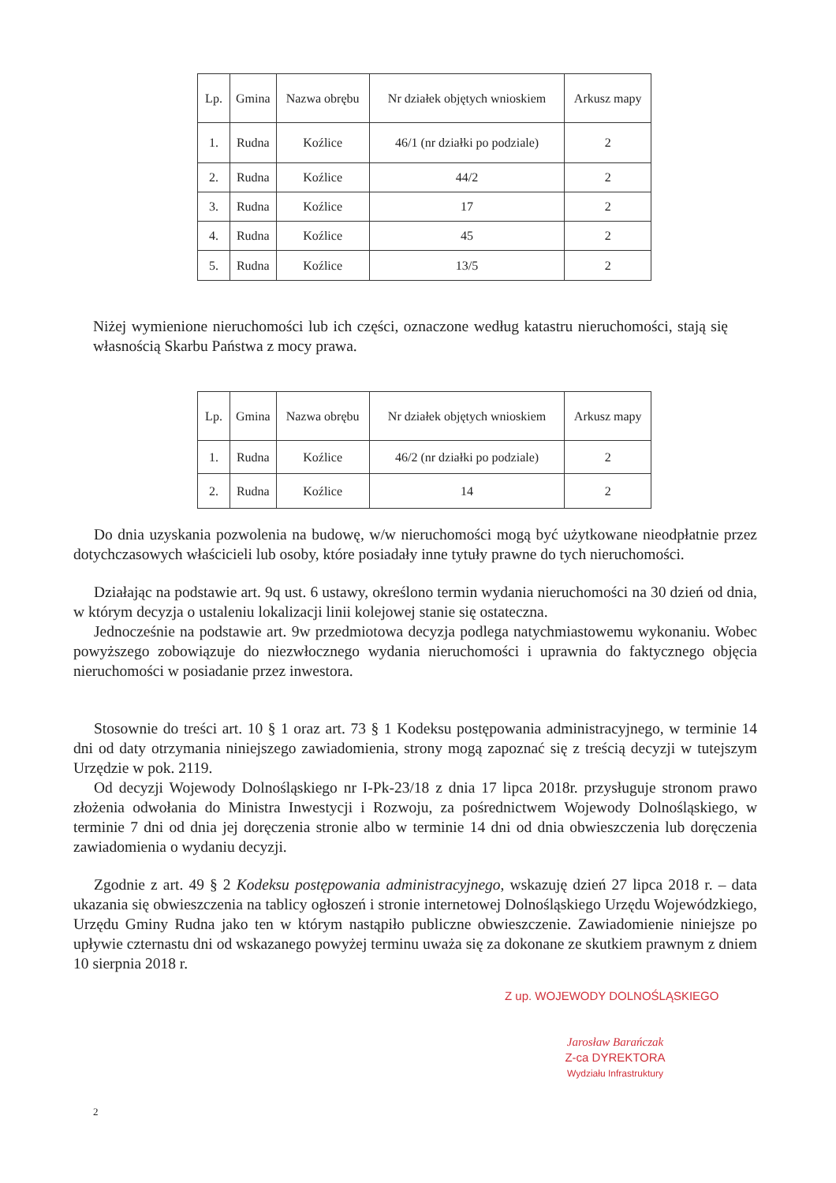| Lp. | Gmina | Nazwa obrębu | Nr działek objętych wnioskiem | Arkusz mapy |
| --- | --- | --- | --- | --- |
| 1. | Rudna | Koźlice | 46/1 (nr działki po podziale) | 2 |
| 2. | Rudna | Koźlice | 44/2 | 2 |
| 3. | Rudna | Koźlice | 17 | 2 |
| 4. | Rudna | Koźlice | 45 | 2 |
| 5. | Rudna | Koźlice | 13/5 | 2 |
Niżej wymienione nieruchomości lub ich części, oznaczone według katastru nieruchomości, stają się własnością Skarbu Państwa z mocy prawa.
| Lp. | Gmina | Nazwa obrębu | Nr działek objętych wnioskiem | Arkusz mapy |
| --- | --- | --- | --- | --- |
| 1. | Rudna | Koźlice | 46/2 (nr działki po podziale) | 2 |
| 2. | Rudna | Koźlice | 14 | 2 |
Do dnia uzyskania pozwolenia na budowę, w/w nieruchomości mogą być użytkowane nieodpłatnie przez dotychczasowych właścicieli lub osoby, które posiadały inne tytuły prawne do tych nieruchomości.
Działając na podstawie art. 9q ust. 6 ustawy, określono termin wydania nieruchomości na 30 dzień od dnia, w którym decyzja o ustaleniu lokalizacji linii kolejowej stanie się ostateczna.
Jednocześnie na podstawie art. 9w przedmiotowa decyzja podlega natychmiastowemu wykonaniu. Wobec powyższego zobowiązuje do niezwłocznego wydania nieruchomości i uprawnia do faktycznego objęcia nieruchomości w posiadanie przez inwestora.
Stosownie do treści art. 10 § 1 oraz art. 73 § 1 Kodeksu postępowania administracyjnego, w terminie 14 dni od daty otrzymania niniejszego zawiadomienia, strony mogą zapoznać się z treścią decyzji w tutejszym Urzędzie w pok. 2119.
Od decyzji Wojewody Dolnośląskiego nr I-Pk-23/18 z dnia 17 lipca 2018r. przysługuje stronom prawo złożenia odwołania do Ministra Inwestycji i Rozwoju, za pośrednictwem Wojewody Dolnośląskiego, w terminie 7 dni od dnia jej doręczenia stronie albo w terminie 14 dni od dnia obwieszczenia lub doręczenia zawiadomienia o wydaniu decyzji.
Zgodnie z art. 49 § 2 Kodeksu postępowania administracyjnego, wskazuję dzień 27 lipca 2018 r. – data ukazania się obwieszczenia na tablicy ogłoszeń i stronie internetowej Dolnośląskiego Urzędu Wojewódzkiego, Urzędu Gminy Rudna jako ten w którym nastąpiło publiczne obwieszczenie. Zawiadomienie niniejsze po upływie czternastu dni od wskazanego powyżej terminu uważa się za dokonane ze skutkiem prawnym z dniem 10 sierpnia 2018 r.
Z up. WOJEWODY DOLNOŚLĄSKIEGO
Jarosław Barańczak
Z-ca DYREKTORA
Wydziału Infrastruktury
2